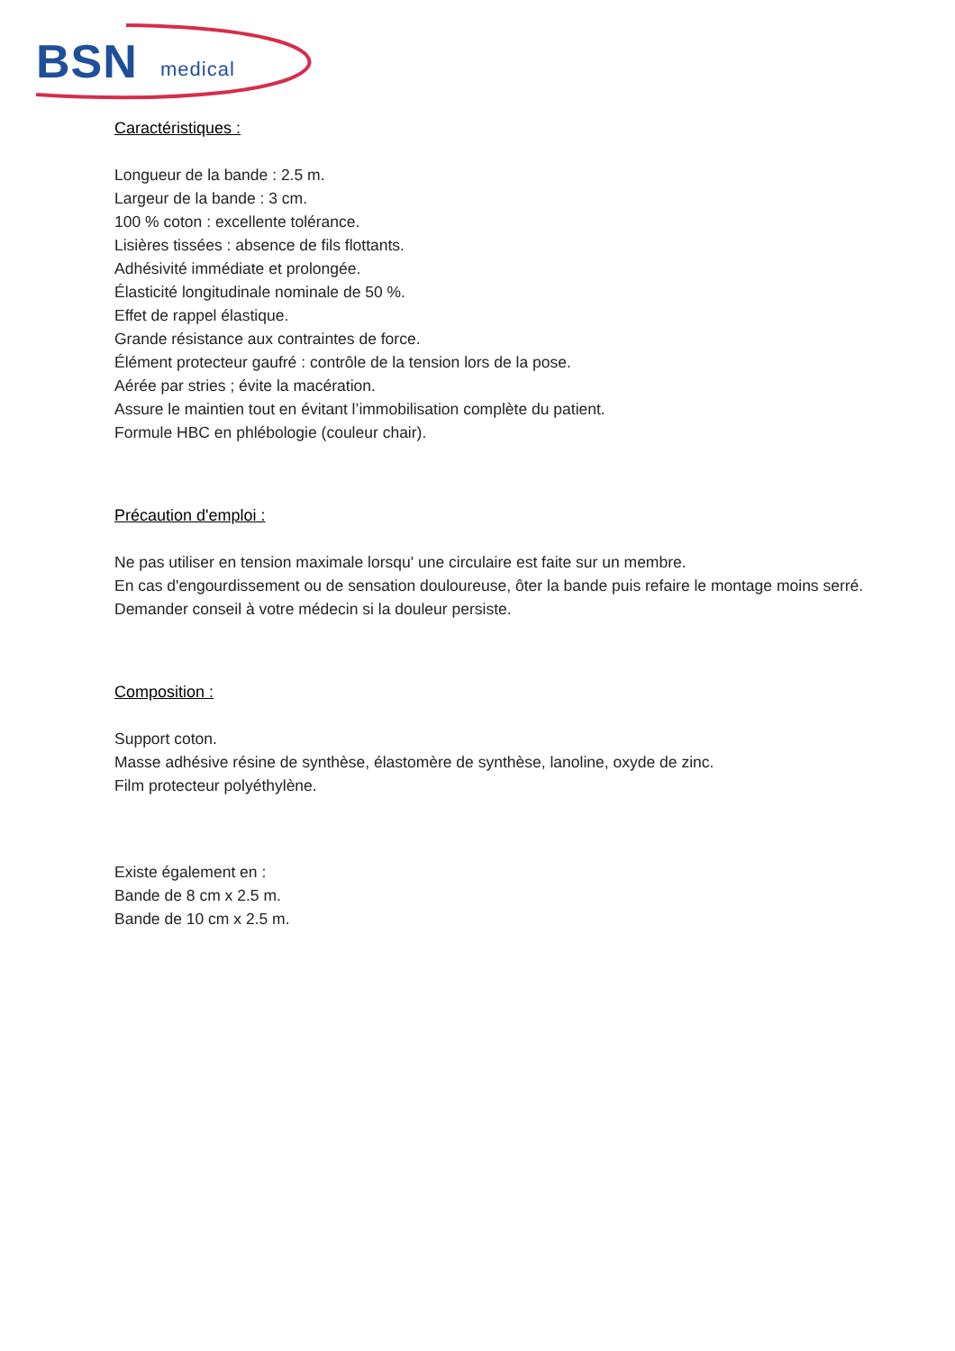BSN medical
Caractéristiques :
Longueur de la bande : 2.5 m.
Largeur de la bande : 3 cm.
100 % coton : excellente tolérance.
Lisières tissées : absence de fils flottants.
Adhésivité immédiate et prolongée.
Élasticité longitudinale nominale de 50 %.
Effet de rappel élastique.
Grande résistance aux contraintes de force.
Élément protecteur gaufré : contrôle de la tension lors de la pose.
Aérée par stries ; évite la macération.
Assure le maintien tout en évitant l’immobilisation complète du patient.
Formule HBC en phlébologie (couleur chair).
Précaution d'emploi :
Ne pas utiliser en tension maximale lorsqu' une circulaire est faite sur un membre.
En cas d'engourdissement ou de sensation douloureuse, ôter la bande puis refaire le montage moins serré.
Demander conseil à votre médecin si la douleur persiste.
Composition :
Support coton.
Masse adhésive résine de synthèse, élastomère de synthèse, lanoline, oxyde de zinc.
Film protecteur polyéthylène.
Existe également en :
Bande de 8 cm x 2.5 m.
Bande de 10 cm x 2.5 m.